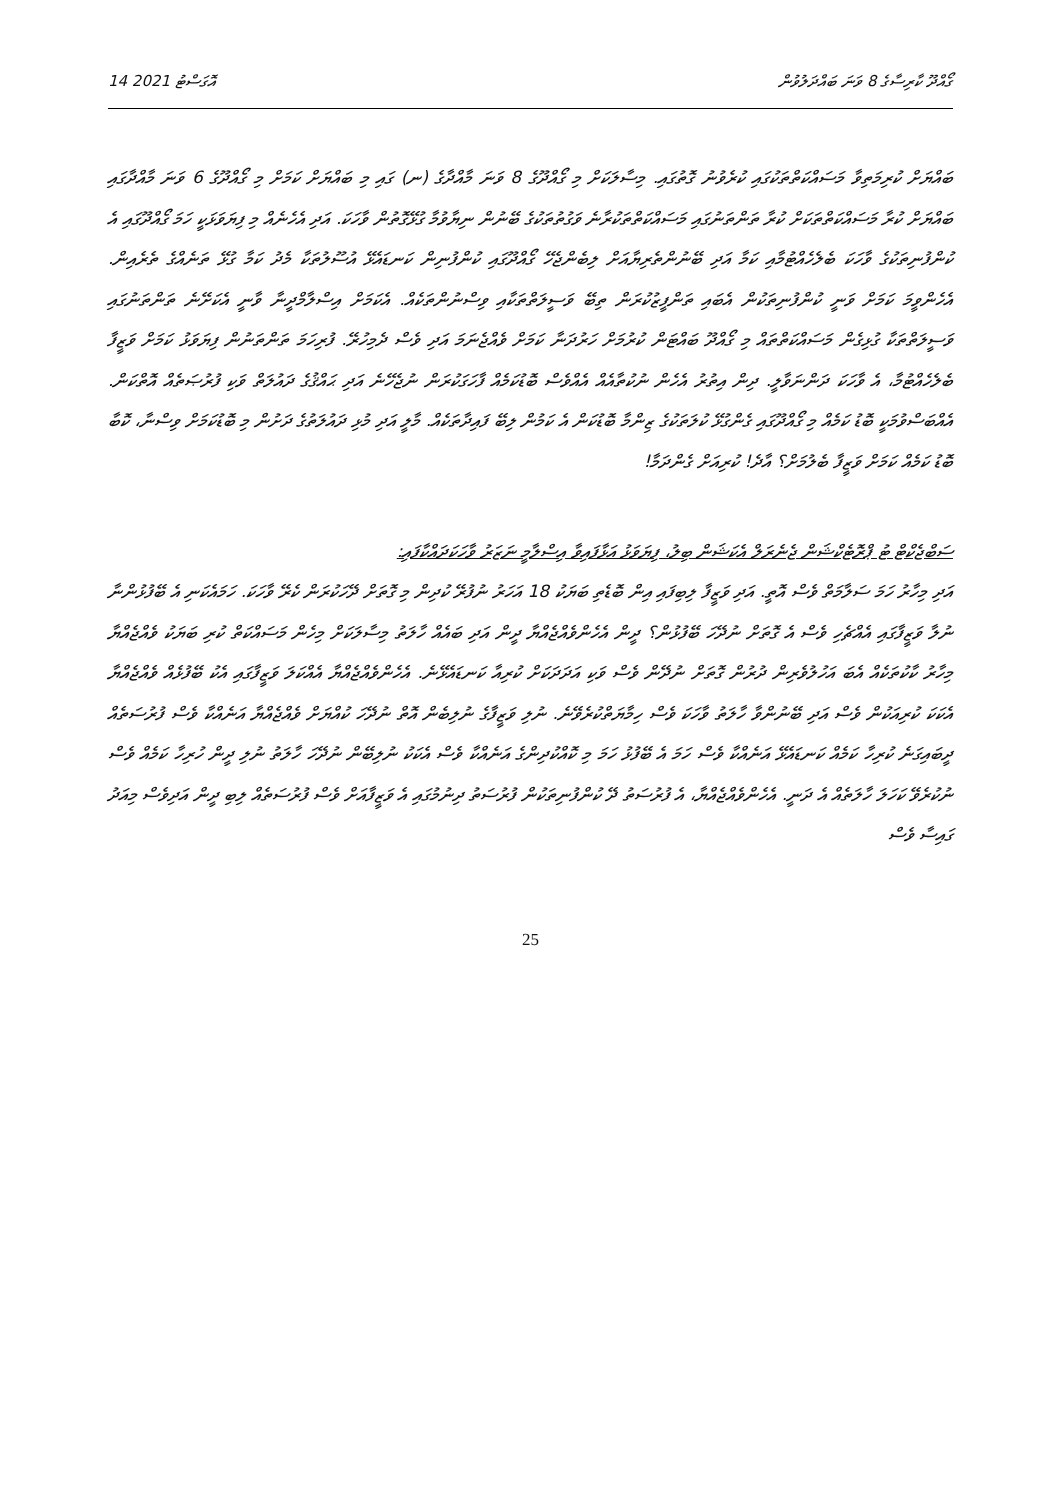14 އޮގަސްޓު 2021 ގޯއްދޫ ކާރިސާގެ 8 ވަނަ ބައްދަލުވުން
ބައްޔަށް ކުރިމަތިވާ މަސައްކަތްތަކުގައި ކުރެވުނު ގޮތުގައި. މިސާލަކަށް މި ގޯއްދޫގެ 8 ވަނަ މާއްދާގެ (ނ) ގައި މި ބައްޔަށް ކަމަށް މި ގޯއްދޫގެ 6 ވަނަ މާއްދާގައި ބައްޔަށް ކުރާ މަސައްކަތްތަކަށް ކުރާ ތަންތަނުގައި މަސައްކަތްތަކުރާނެ ވަގުތުތަކުގެ ބޭނުން ނިޔާވުމާ ގުޅޭގޮތުން ވާހަކަ. އަދި އެހެނެއް މި ފިޔަވަޅަކީ ހަމަ ގޯއްދޫގައި އެ ކުންފުނިތަކުގެ ވާހަކަ ބެލެހެއްޓުމާއި ކަމާ އަދި ބޭނުންތެރިޔާއަށް ލިބެންޖެހޭ ގޯއްދޫގައި ކުންފުނިން ކަނޑައެޅޭ އުސޫލުތަކާ މެދު ކަމާ ގުޅޭ ތަނެއްގެ ތެރެއިން. އެހެންވީމަ ކަމަށް ވަނީ ކުންފުނިތަކުން އެބައި ތަންފީޒުކުރަން ތިބޭ ވަސީލަތްތަކާއި ވިސްނުންތަކެއް. އެކަމަށް އިސްލާމްދީނާ ވާނީ އެކަށޭނެ ތަންތަނުގައި ވަސީލަތްތަކާ ގުޅިގެން މަސައްކަތްތައް މި ގޯއްދޫ ބައްޓަން ކުރުމަށް ހަރުދަނާ ކަމަށް ވެއްޖެނަމަ އަދި ވެސް ދެމިހުރޭ. ފުރިހަމަ ތަންތަނުން ފިޔަވަޅު ކަމަށް ވަޒީފާ ބެލެހެއްޓުމާ، އެ ވާހަކަ ދަންނަވާލީ. ދިން އިތުރު އެހެން ނުކުތާއެއް އެއްވެސް ބޮޑުކަމެއް ފާހަގަކުރަން ނުޖެހޭނެ އަދި ޙައްޤުގެ ދައުލަތް ވަކި ފުރުޞަތެއް އޮތްކަން. އެއްބަސްވުމަކީ ބޮޑު ކަމެއް މި ގޯއްދޫގައި ގެންގުޅޭ ކުލަތަކުގެ ޒިންމާ ބޮޑުކަން އެ ކަމުން ލިބޭ ފައިދާތަކެއް. މާލީ އަދި މުޅި ދައުލަތުގެ ދަށުން މި ބޮޑުކަމަށް ވިސްނާ، ކޮބާ ބޮޑު ކަމެއް ކަމަށް ވަޒީފާ ބެލުމަށް؟ އާދެ! ކުރިއަށް ގެންދަމާ!
ސަބްޖެކްޓް ޓު ޕްރޮޓެކްޝަން ޖެނެރަލް އެކަޝަން ބިލު، ފިޔަވަޅު އަޅާފައިވާ އިސްލާމީ ނަޒަރު ވާހަކަދައްކާފައި:
އަދި މިހާރު ހަމަ ސަލާމަތް ވެސް އޮތީ. އަދި ވަޒީފާ ލިބިފައި އިން ބޮޑެތި ބަޔަކު 18 އަހަރު ނުފުރޭ ކުދިން މި ގޮތަށް ދޭހަކުރަން ކެރޭ ވާހަކަ. ހަމައެކަނި އެ ބޭފުޅުންނާ ނުލާ ވަޒީފާގައި އެއްޗެހި ވެސް އެ ގޮތަށް ނުދޭހަ ބޭފުޅުން؟ ދީން އެހެންވެއްޖެއްޔާ ދީން އަދި ބައެއް ހާލަތު މިސާލަކަށް މިހެން މަސައްކަތް ކުރި ބަޔަކު ވެއްޖެއްޔާ މިހާރު ކާކުތަކެއް އެބަ އަހުލުވެރިން ދުރުން ގޮތަށް ނުދޭން ވެސް ވަކި އަދަދަކަށް ކުރިއާ ކަނޑައެޅޭނެ. އެހެންވެއްޖެއްޔާ އެއްކަލަ ވަޒީފާގައި އެކު ބޭފުޅެއް ވެއްޖެއްޔާ އެކަކަ ކުރިއަކުން ވެސް އަދި ބޭނުންވާ ހާލަތު ވާހަކަ ވެސް ހިމާޔަތްކުރެވޭނެ. ނުލި ވަޒީފާގެ ނުލިބެން އޮތް ނުދޭހަ ކުއްޔަށް ވެއްޖެއްޔާ އަނެއްކާ ވެސް ފުރުސަތެއް ދީބައިގަނެ ކުރިހާ ކަމެއް ކަނޑައެޅޭ އަނެއްކާ ވެސް ހަމަ އެ ބޭފުޅު ހަމަ މި ކޮއްކުދިންގެ އަނެއްކާ ވެސް އެކަކު ނުލިބޭން ނުދޭހަ ހާލަތު ނުލި ދީން ހުރިހާ ކަމެއް ވެސް ނުކުރެވޭ ކަހަލަ ހާލަތެއް އެ ދަނީ. އެހެންވެއްޖެއްޔާ، އެ ފުރުސަތު ދޭ ކުންފުނިތަކުން ފުރުސަތު ދިނުމުގައި އެ ވަޒީފާއަށް ވެސް ފުރުސަތެއް ލިބި ދީން އަދިވެސް މިއަދު ގައިސާ ވެސް
25